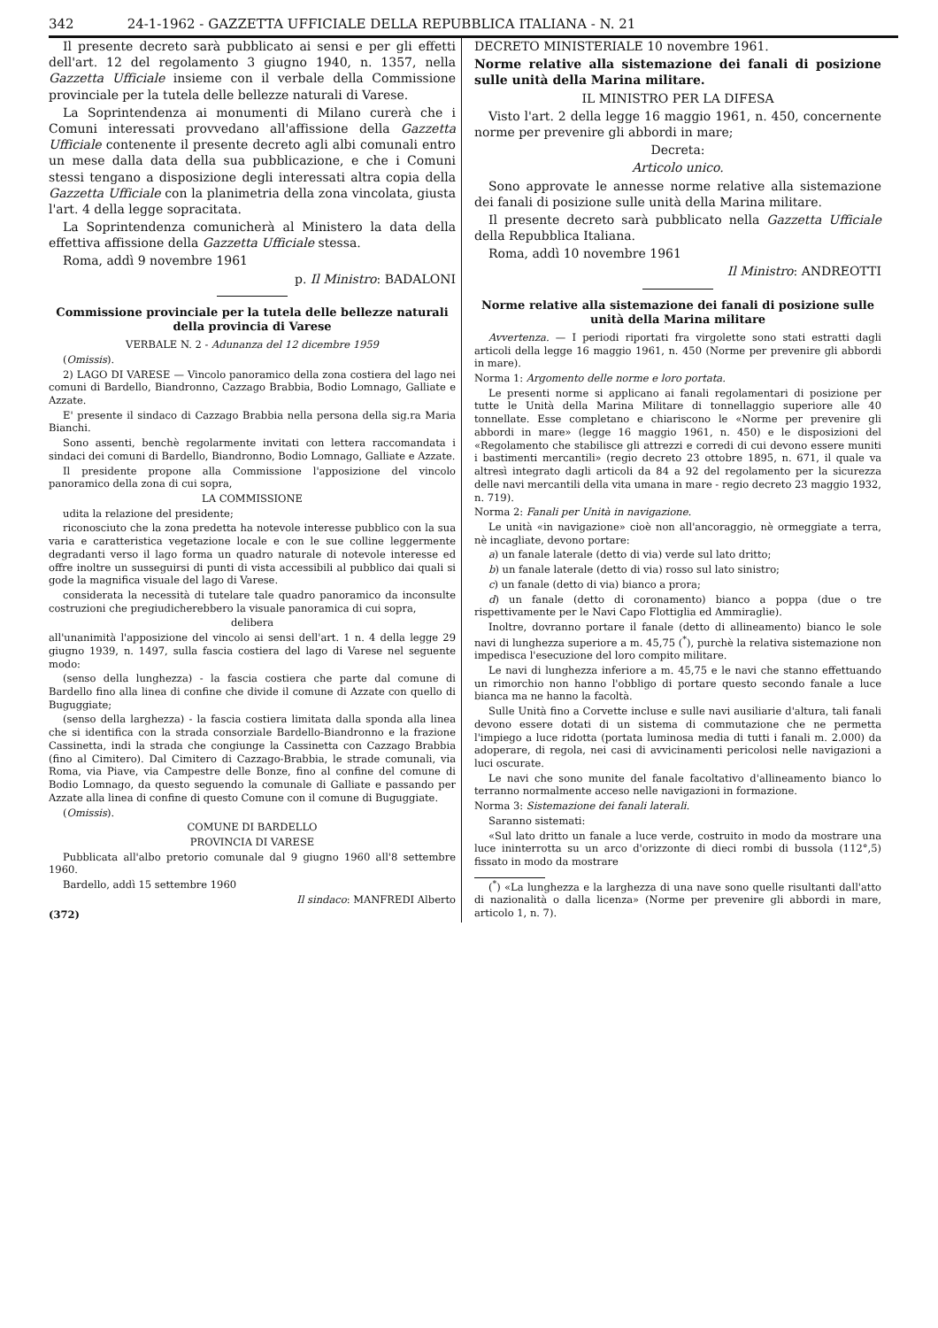342 24-1-1962 - GAZZETTA UFFICIALE DELLA REPUBBLICA ITALIANA - N. 21
Il presente decreto sarà pubblicato ai sensi e per gli effetti dell'art. 12 del regolamento 3 giugno 1940, n. 1357, nella Gazzetta Ufficiale insieme con il verbale della Commissione provinciale per la tutela delle bellezze naturali di Varese.
La Soprintendenza ai monumenti di Milano curerà che i Comuni interessati provvedano all'affissione della Gazzetta Ufficiale contenente il presente decreto agli albi comunali entro un mese dalla data della sua pubblicazione, e che i Comuni stessi tengano a disposizione degli interessati altra copia della Gazzetta Ufficiale con la planimetria della zona vincolata, giusta l'art. 4 della legge sopracitata.
La Soprintendenza comunicherà al Ministero la data della effettiva affissione della Gazzetta Ufficiale stessa.
Roma, addì 9 novembre 1961
p. Il Ministro: BADALONI
Commissione provinciale per la tutela delle bellezze naturali della provincia di Varese
VERBALE N. 2 - Adunanza del 12 dicembre 1959
(Omissis).
2) LAGO DI VARESE — Vincolo panoramico della zona costiera del lago nei comuni di Bardello, Biandronno, Cazzago Brabbia, Bodio Lomnago, Galliate e Azzate.
E' presente il sindaco di Cazzago Brabbia nella persona della sig.ra Maria Bianchi.
Sono assenti, benchè regolarmente invitati con lettera raccomandata i sindaci dei comuni di Bardello, Biandronno, Bodio Lomnago, Galliate e Azzate.
Il presidente propone alla Commissione l'apposizione del vincolo panoramico della zona di cui sopra,
LA COMMISSIONE
udita la relazione del presidente;
riconosciuto che la zona predetta ha notevole interesse pubblico con la sua varia e caratteristica vegetazione locale e con le sue colline leggermente degradanti verso il lago forma un quadro naturale di notevole interesse ed offre inoltre un susseguirsi di punti di vista accessibili al pubblico dai quali si gode la magnifica visuale del lago di Varese.
considerata la necessità di tutelare tale quadro panoramico da inconsulte costruzioni che pregiudicherebbero la visuale panoramica di cui sopra,
delibera
all'unanimità l'apposizione del vincolo ai sensi dell'art. 1 n. 4 della legge 29 giugno 1939, n. 1497, sulla fascia costiera del lago di Varese nel seguente modo:
(senso della lunghezza) - la fascia costiera che parte dal comune di Bardello fino alla linea di confine che divide il comune di Azzate con quello di Buguggiate;
(senso della larghezza) - la fascia costiera limitata dalla sponda alla linea che si identifica con la strada consorziale Bardello-Biandronno e la frazione Cassinetta, indi la strada che congiunge la Cassinetta con Cazzago Brabbia (fino al Cimitero). Dal Cimitero di Cazzago-Brabbia, le strade comunali, via Roma, via Piave, via Campestre delle Bonze, fino al confine del comune di Bodio Lomnago, da questo seguendo la comunale di Galliate e passando per Azzate alla linea di confine di questo Comune con il comune di Buguggiate.
(Omissis).
COMUNE DI BARDELLO
PROVINCIA DI VARESE
Pubblicata all'albo pretorio comunale dal 9 giugno 1960 all'8 settembre 1960.
Bardello, addì 15 settembre 1960
Il sindaco: MANFREDI Alberto
(372)
DECRETO MINISTERIALE 10 novembre 1961.
Norme relative alla sistemazione dei fanali di posizione sulle unità della Marina militare.
IL MINISTRO PER LA DIFESA
Visto l'art. 2 della legge 16 maggio 1961, n. 450, concernente norme per prevenire gli abbordi in mare;
Decreta:
Articolo unico.
Sono approvate le annesse norme relative alla sistemazione dei fanali di posizione sulle unità della Marina militare.
Il presente decreto sarà pubblicato nella Gazzetta Ufficiale della Repubblica Italiana.
Roma, addì 10 novembre 1961
Il Ministro: ANDREOTTI
Norme relative alla sistemazione dei fanali di posizione sulle unità della Marina militare
Avvertenza. — I periodi riportati fra virgolette sono stati estratti dagli articoli della legge 16 maggio 1961, n. 450 (Norme per prevenire gli abbordi in mare).
Norma 1: Argomento delle norme e loro portata.
Le presenti norme si applicano ai fanali regolamentari di posizione per tutte le Unità della Marina Militare di tonnellaggio superiore alle 40 tonnellate. Esse completano e chiariscono le «Norme per prevenire gli abbordi in mare» (legge 16 maggio 1961, n. 450) e le disposizioni del «Regolamento che stabilisce gli attrezzi e corredi di cui devono essere muniti i bastimenti mercantili» (regio decreto 23 ottobre 1895, n. 671, il quale va altresì integrato dagli articoli da 84 a 92 del regolamento per la sicurezza delle navi mercantili della vita umana in mare - regio decreto 23 maggio 1932, n. 719).
Norma 2: Fanali per Unità in navigazione.
Le unità «in navigazione» cioè non all'ancoraggio, nè ormeggiate a terra, nè incagliate, devono portare:
a) un fanale laterale (detto di via) verde sul lato dritto;
b) un fanale laterale (detto di via) rosso sul lato sinistro;
c) un fanale (detto di via) bianco a prora;
d) un fanale (detto di coronamento) bianco a poppa (due o tre rispettivamente per le Navi Capo Flottiglia ed Ammiraglie).
Inoltre, dovranno portare il fanale (detto di allineamento) bianco le sole navi di lunghezza superiore a m. 45,75 (<sup>*</sup>), purchè la relativa sistemazione non impedisca l'esecuzione del loro compito militare.
Le navi di lunghezza inferiore a m. 45,75 e le navi che stanno effettuando un rimorchio non hanno l'obbligo di portare questo secondo fanale a luce bianca ma ne hanno la facoltà.
Sulle Unità fino a Corvette incluse e sulle navi ausiliarie d'altura, tali fanali devono essere dotati di un sistema di commutazione che ne permetta l'impiego a luce ridotta (portata luminosa media di tutti i fanali m. 2.000) da adoperare, di regola, nei casi di avvicinamenti pericolosi nelle navigazioni a luci oscurate.
Le navi che sono munite del fanale facoltativo d'allineamento bianco lo terranno normalmente acceso nelle navigazioni in formazione.
Norma 3: Sistemazione dei fanali laterali.
Saranno sistemati:
«Sul lato dritto un fanale a luce verde, costruito in modo da mostrare una luce ininterrotta su un arco d'orizzonte di dieci rombi di bussola (112°,5) fissato in modo da mostrare
(<sup>*</sup>) «La lunghezza e la larghezza di una nave sono quelle risultanti dall'atto di nazionalità o dalla licenza» (Norme per prevenire gli abbordi in mare, articolo 1, n. 7).